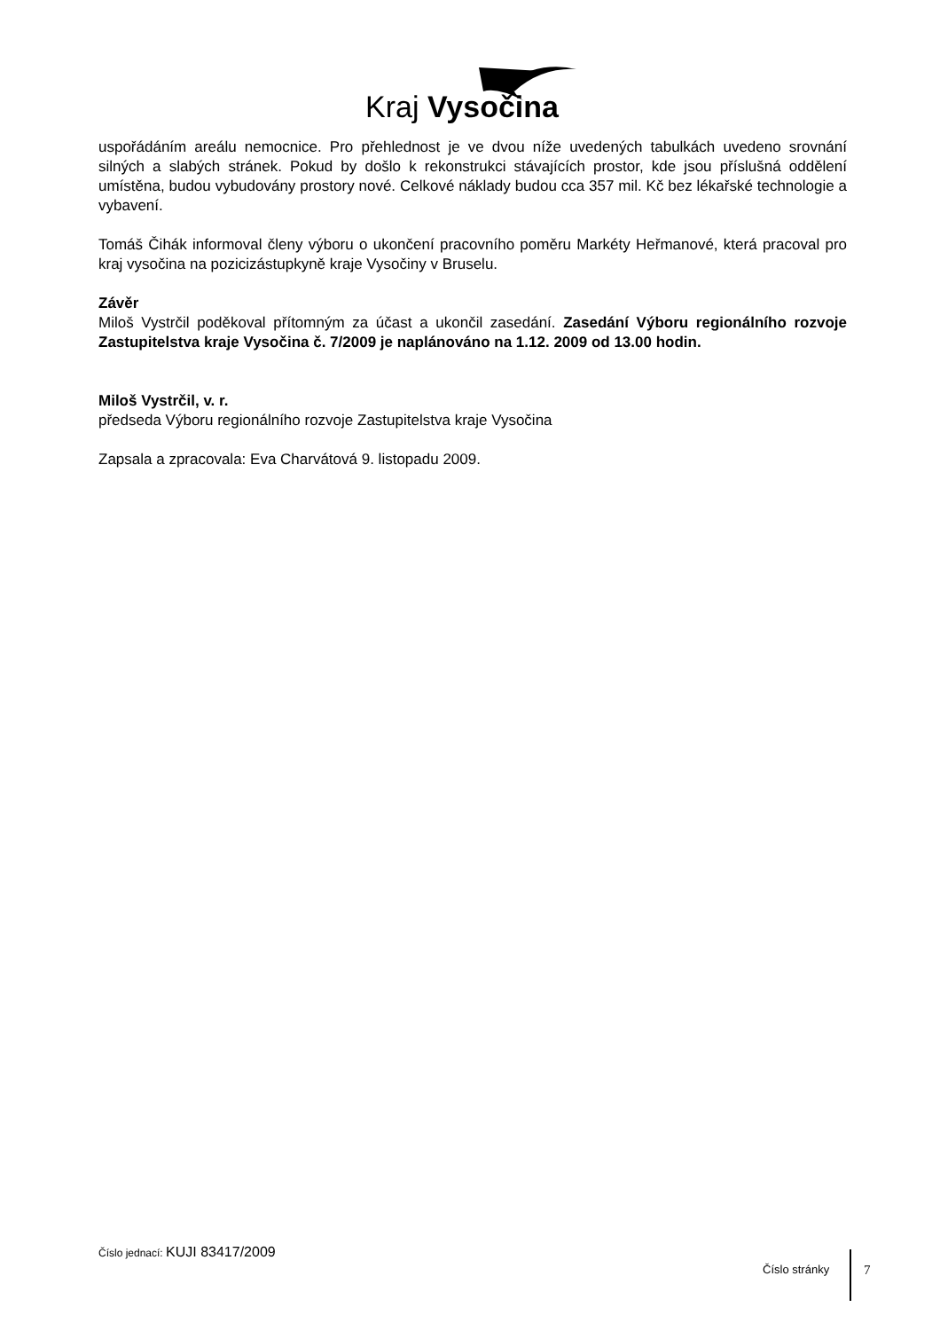Kraj Vysočina
uspořádáním areálu nemocnice. Pro přehlednost je ve dvou níže uvedených tabulkách uvedeno srovnání silných a slabých stránek. Pokud by došlo k rekonstrukci stávajících prostor, kde jsou příslušná oddělení umístěna, budou vybudovány prostory nové. Celkové náklady budou cca 357 mil. Kč bez lékařské technologie a vybavení.
Tomáš Čihák informoval členy výboru o ukončení pracovního poměru Markéty Heřmanové, která pracoval pro kraj vysočina na pozicizástupkyně kraje Vysočiny v Bruselu.
Závěr
Miloš Vystrčil poděkoval přítomným za účast a ukončil zasedání. Zasedání Výboru regionálního rozvoje Zastupitelstva kraje Vysočina č. 7/2009 je naplánováno na 1.12. 2009 od 13.00 hodin.
Miloš Vystrčil, v. r.
předseda Výboru regionálního rozvoje Zastupitelstva kraje Vysočina
Zapsala a zpracovala: Eva Charvátová 9. listopadu 2009.
Číslo jednací: KUJI 83417/2009
Číslo stránky 7